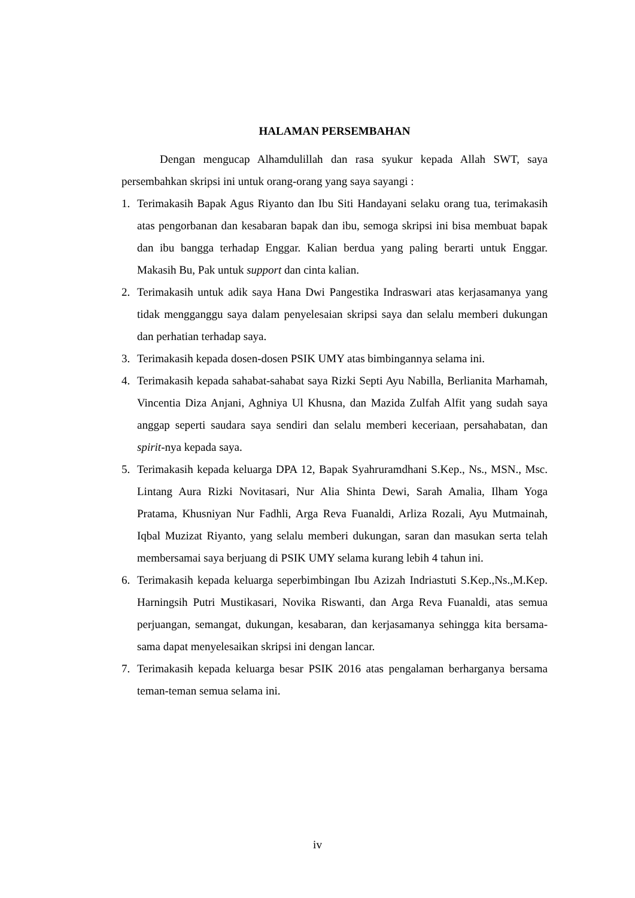HALAMAN PERSEMBAHAN
Dengan mengucap Alhamdulillah dan rasa syukur kepada Allah SWT, saya persembahkan skripsi ini untuk orang-orang yang saya sayangi :
1. Terimakasih Bapak Agus Riyanto dan Ibu Siti Handayani selaku orang tua, terimakasih atas pengorbanan dan kesabaran bapak dan ibu, semoga skripsi ini bisa membuat bapak dan ibu bangga terhadap Enggar. Kalian berdua yang paling berarti untuk Enggar. Makasih Bu, Pak untuk support dan cinta kalian.
2. Terimakasih untuk adik saya Hana Dwi Pangestika Indraswari atas kerjasamanya yang tidak mengganggu saya dalam penyelesaian skripsi saya dan selalu memberi dukungan dan perhatian terhadap saya.
3. Terimakasih kepada dosen-dosen PSIK UMY atas bimbingannya selama ini.
4. Terimakasih kepada sahabat-sahabat saya Rizki Septi Ayu Nabilla, Berlianita Marhamah, Vincentia Diza Anjani, Aghniya Ul Khusna, dan Mazida Zulfah Alfit yang sudah saya anggap seperti saudara saya sendiri dan selalu memberi keceriaan, persahabatan, dan spirit-nya kepada saya.
5. Terimakasih kepada keluarga DPA 12, Bapak Syahruramdhani S.Kep., Ns., MSN., Msc. Lintang Aura Rizki Novitasari, Nur Alia Shinta Dewi, Sarah Amalia, Ilham Yoga Pratama, Khusniyan Nur Fadhli, Arga Reva Fuanaldi, Arliza Rozali, Ayu Mutmainah, Iqbal Muzizat Riyanto, yang selalu memberi dukungan, saran dan masukan serta telah membersamai saya berjuang di PSIK UMY selama kurang lebih 4 tahun ini.
6. Terimakasih kepada keluarga seperbimbingan Ibu Azizah Indriastuti S.Kep.,Ns.,M.Kep. Harningsih Putri Mustikasari, Novika Riswanti, dan Arga Reva Fuanaldi, atas semua perjuangan, semangat, dukungan, kesabaran, dan kerjasamanya sehingga kita bersama-sama dapat menyelesaikan skripsi ini dengan lancar.
7. Terimakasih kepada keluarga besar PSIK 2016 atas pengalaman berharganya bersama teman-teman semua selama ini.
iv